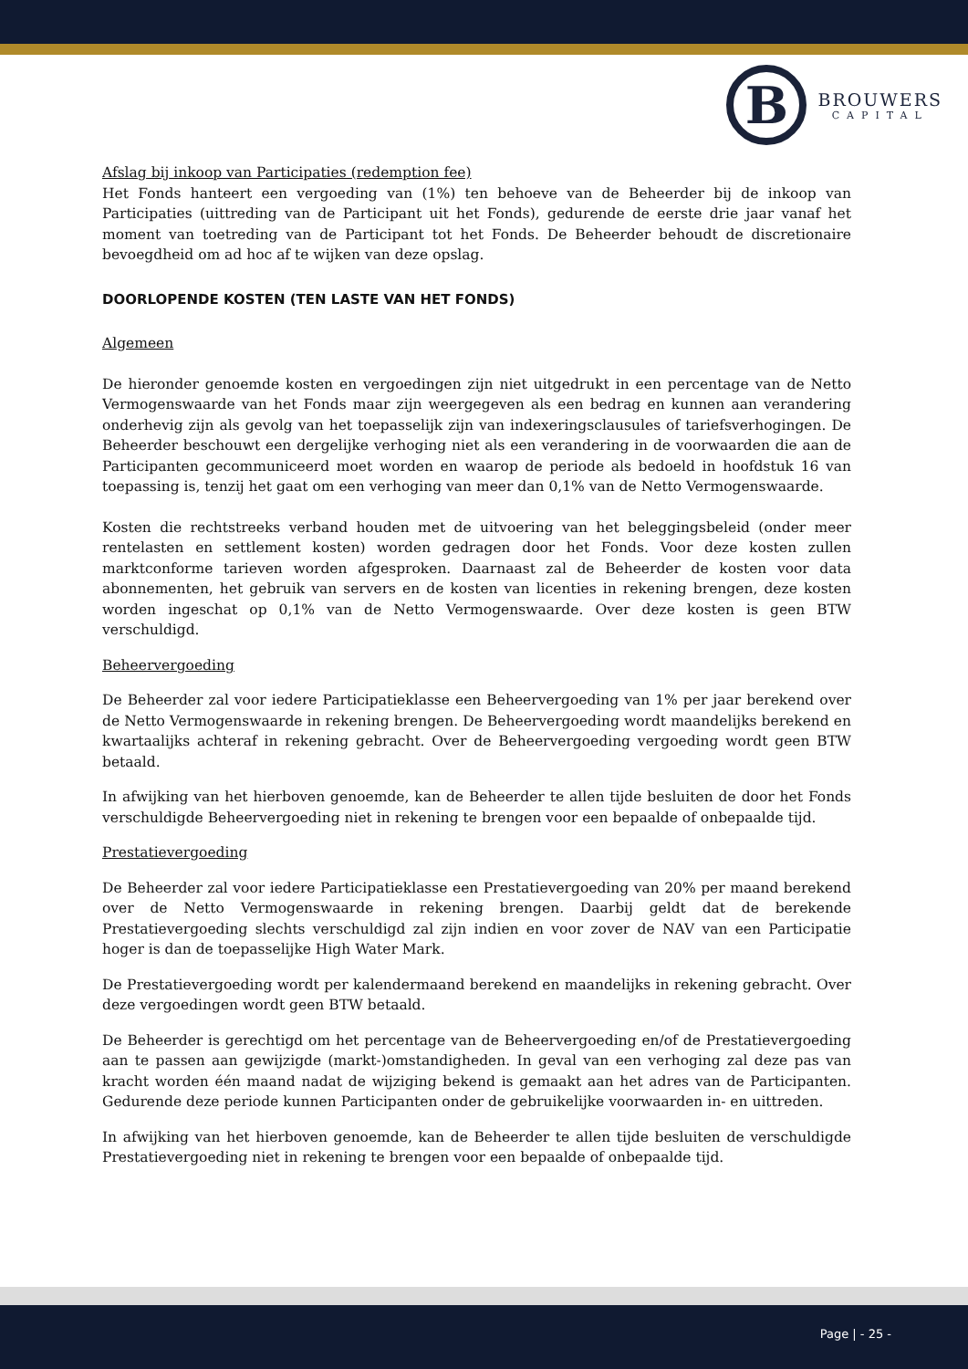B
BROUWERS
CAPITAL
Afslag bij inkoop van Participaties (redemption fee)
Het Fonds hanteert een vergoeding van (1%) ten behoeve van de Beheerder bij de inkoop van Participaties (uittreding van de Participant uit het Fonds), gedurende de eerste drie jaar vanaf het moment van toetreding van de Participant tot het Fonds. De Beheerder behoudt de discretionaire bevoegdheid om ad hoc af te wijken van deze opslag.
DOORLOPENDE KOSTEN (TEN LASTE VAN HET FONDS)
Algemeen
De hieronder genoemde kosten en vergoedingen zijn niet uitgedrukt in een percentage van de Netto Vermogenswaarde van het Fonds maar zijn weergegeven als een bedrag en kunnen aan verandering onderhevig zijn als gevolg van het toepasselijk zijn van indexeringsclausules of tariefsverhogingen. De Beheerder beschouwt een dergelijke verhoging niet als een verandering in de voorwaarden die aan de Participanten gecommuniceerd moet worden en waarop de periode als bedoeld in hoofdstuk 16 van toepassing is, tenzij het gaat om een verhoging van meer dan 0,1% van de Netto Vermogenswaarde.
Kosten die rechtstreeks verband houden met de uitvoering van het beleggingsbeleid (onder meer rentelasten en settlement kosten) worden gedragen door het Fonds. Voor deze kosten zullen marktconforme tarieven worden afgesproken. Daarnaast zal de Beheerder de kosten voor data abonnementen, het gebruik van servers en de kosten van licenties in rekening brengen, deze kosten worden ingeschat op 0,1% van de Netto Vermogenswaarde. Over deze kosten is geen BTW verschuldigd.
Beheervergoeding
De Beheerder zal voor iedere Participatieklasse een Beheervergoeding van 1% per jaar berekend over de Netto Vermogenswaarde in rekening brengen. De Beheervergoeding wordt maandelijks berekend en kwartaalijks achteraf in rekening gebracht. Over de Beheervergoeding vergoeding wordt geen BTW betaald.
In afwijking van het hierboven genoemde, kan de Beheerder te allen tijde besluiten de door het Fonds verschuldigde Beheervergoeding niet in rekening te brengen voor een bepaalde of onbepaalde tijd.
Prestatievergoeding
De Beheerder zal voor iedere Participatieklasse een Prestatievergoeding van 20% per maand berekend over de Netto Vermogenswaarde in rekening brengen. Daarbij geldt dat de berekende Prestatievergoeding slechts verschuldigd zal zijn indien en voor zover de NAV van een Participatie hoger is dan de toepasselijke High Water Mark.
De Prestatievergoeding wordt per kalendermaand berekend en maandelijks in rekening gebracht. Over deze vergoedingen wordt geen BTW betaald.
De Beheerder is gerechtigd om het percentage van de Beheervergoeding en/of de Prestatievergoeding aan te passen aan gewijzigde (markt-)omstandigheden. In geval van een verhoging zal deze pas van kracht worden één maand nadat de wijziging bekend is gemaakt aan het adres van de Participanten. Gedurende deze periode kunnen Participanten onder de gebruikelijke voorwaarden in- en uittreden.
In afwijking van het hierboven genoemde, kan de Beheerder te allen tijde besluiten de verschuldigde Prestatievergoeding niet in rekening te brengen voor een bepaalde of onbepaalde tijd.
Page | - 25 -